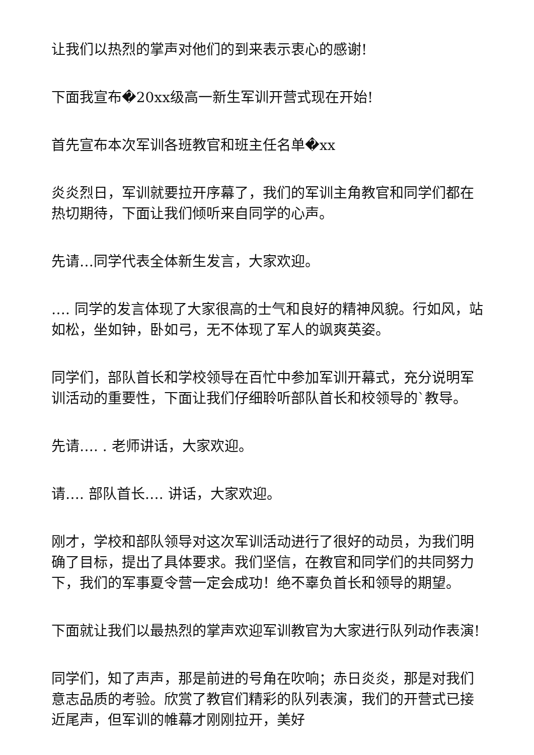让我们以热烈的掌声对他们的到来表示衷心的感谢!
下面我宣布�20xx级高一新生军训开营式现在开始!
首先宣布本次军训各班教官和班主任名单�xx
炎炎烈日，军训就要拉开序幕了，我们的军训主角教官和同学们都在热切期待，下面让我们倾听来自同学的心声。
先请…同学代表全体新生发言，大家欢迎。
…. 同学的发言体现了大家很高的士气和良好的精神风貌。行如风，站如松，坐如钟，卧如弓，无不体现了军人的飒爽英姿。
同学们，部队首长和学校领导在百忙中参加军训开幕式，充分说明军训活动的重要性，下面让我们仔细聆听部队首长和校领导的`教导。
先请…. . 老师讲话，大家欢迎。
请…. 部队首长…. 讲话，大家欢迎。
刚才，学校和部队领导对这次军训活动进行了很好的动员，为我们明确了目标，提出了具体要求。我们坚信，在教官和同学们的共同努力下，我们的军事夏令营一定会成功！绝不辜负首长和领导的期望。
下面就让我们以最热烈的掌声欢迎军训教官为大家进行队列动作表演!
同学们，知了声声，那是前进的号角在吹响；赤日炎炎，那是对我们意志品质的考验。欣赏了教官们精彩的队列表演，我们的开营式已接近尾声，但军训的帷幕才刚刚拉开，美好